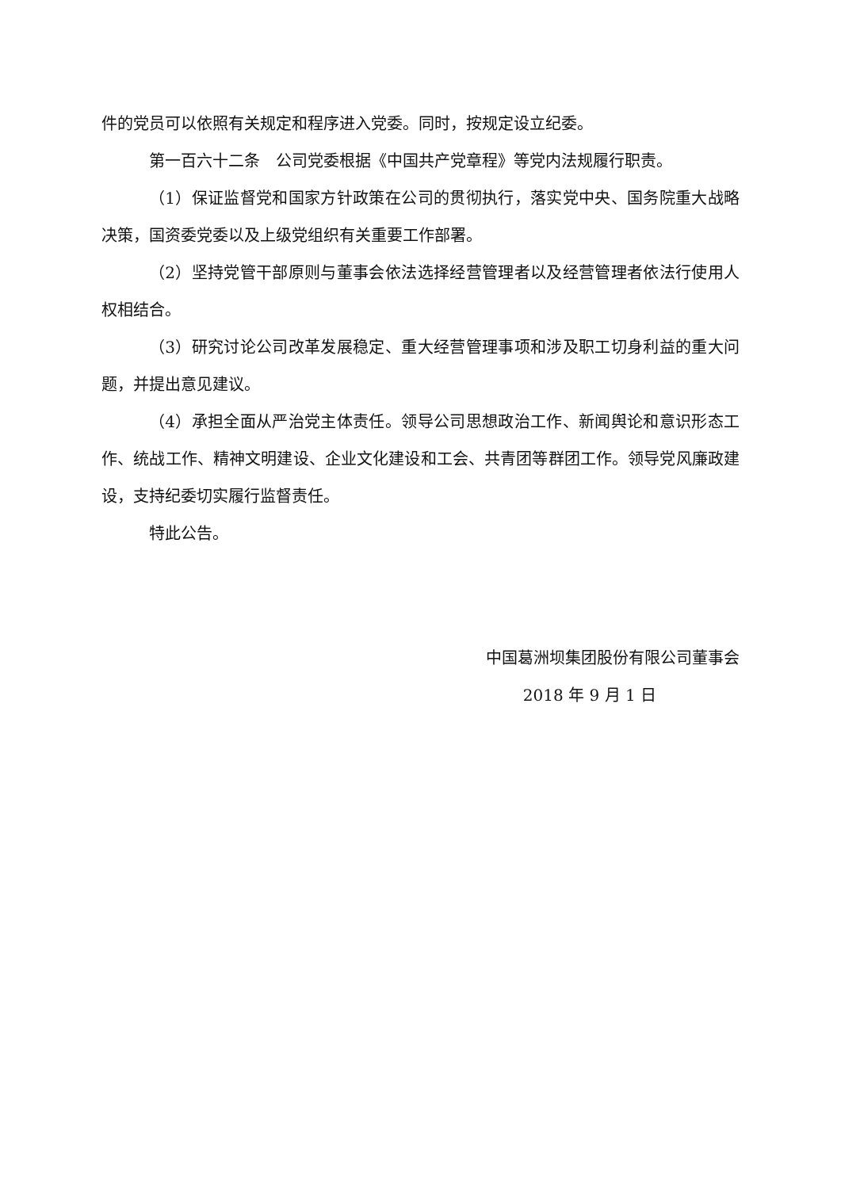件的党员可以依照有关规定和程序进入党委。同时，按规定设立纪委。
第一百六十二条　公司党委根据《中国共产党章程》等党内法规履行职责。
（1）保证监督党和国家方针政策在公司的贯彻执行，落实党中央、国务院重大战略决策，国资委党委以及上级党组织有关重要工作部署。
（2）坚持党管干部原则与董事会依法选择经营管理者以及经营管理者依法行使用人权相结合。
（3）研究讨论公司改革发展稳定、重大经营管理事项和涉及职工切身利益的重大问题，并提出意见建议。
（4）承担全面从严治党主体责任。领导公司思想政治工作、新闻舆论和意识形态工作、统战工作、精神文明建设、企业文化建设和工会、共青团等群团工作。领导党风廉政建设，支持纪委切实履行监督责任。
特此公告。
中国葛洲坝集团股份有限公司董事会
2018 年 9 月 1 日